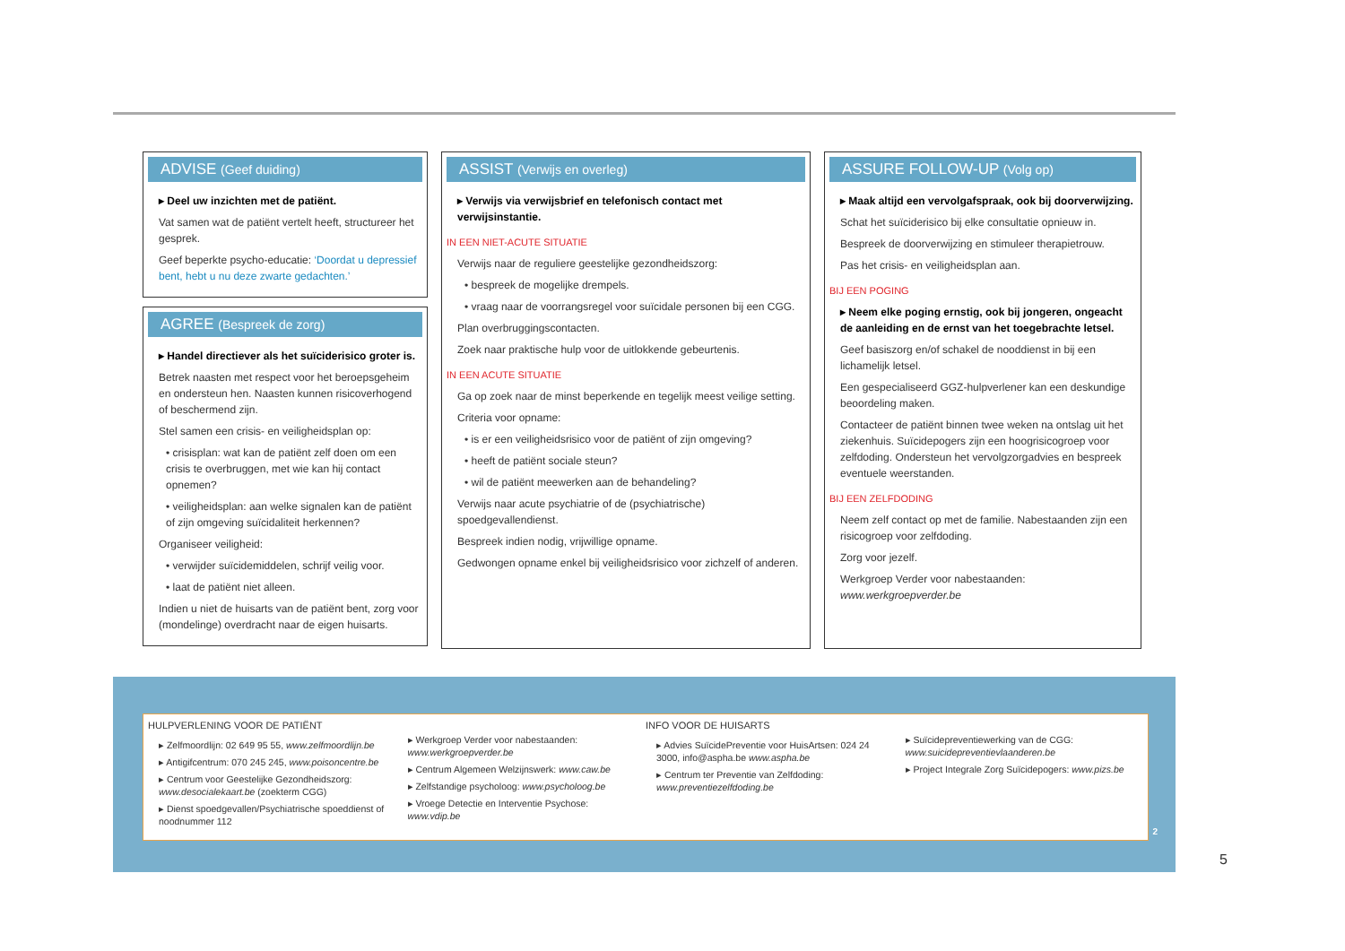ADVISE (Geef duiding)
▸ Deel uw inzichten met de patiënt.
Vat samen wat de patiënt vertelt heeft, structureer het gesprek.
Geef beperkte psycho-educatie: ‘Doordat u depressief bent, hebt u nu deze zwarte gedachten.’
AGREE (Bespreek de zorg)
▸ Handel directiever als het suïciderisico groter is.
Betrek naasten met respect voor het beroepsgeheim en ondersteun hen. Naasten kunnen risicoverhogend of beschermend zijn.
Stel samen een crisis- en veiligheidsplan op:
• crisisplan: wat kan de patiënt zelf doen om een crisis te overbruggen, met wie kan hij contact opnemen?
• veiligheidsplan: aan welke signalen kan de patiënt of zijn omgeving suïcidaliteit herkennen?
Organiseer veiligheid:
• verwijder suïcidemiddelen, schrijf veilig voor.
• laat de patiënt niet alleen.
Indien u niet de huisarts van de patiënt bent, zorg voor (mondelinge) overdracht naar de eigen huisarts.
ASSIST (Verwijs en overleg)
▸ Verwijs via verwijsbrief en telefonisch contact met verwijsinstantie.
IN EEN NIET-ACUTE SITUATIE
Verwijs naar de reguliere geestelijke gezondheidszorg:
• bespreek de mogelijke drempels.
• vraag naar de voorrangsregel voor suïcidale personen bij een CGG.
Plan overbruggingscontacten.
Zoek naar praktische hulp voor de uitlokkende gebeurtenis.
IN EEN ACUTE SITUATIE
Ga op zoek naar de minst beperkende en tegelijk meest veilige setting.
Criteria voor opname:
• is er een veiligheidsrisico voor de patiënt of zijn omgeving?
• heeft de patiënt sociale steun?
• wil de patiënt meewerken aan de behandeling?
Verwijs naar acute psychiatrie of de (psychiatrische) spoedgevallendienst.
Bespreek indien nodig, vrijwillige opname.
Gedwongen opname enkel bij veiligheidsrisico voor zichzelf of anderen.
ASSURE FOLLOW-UP (Volg op)
▸ Maak altijd een vervolgafspraak, ook bij doorverwijzing.
Schat het suïciderisico bij elke consultatie opnieuw in.
Bespreek de doorverwijzing en stimuleer therapietrouw.
Pas het crisis- en veiligheidsplan aan.
BIJ EEN POGING
▸ Neem elke poging ernstig, ook bij jongeren, ongeacht de aanleiding en de ernst van het toegebrachte letsel.
Geef basiszorg en/of schakel de nooddienst in bij een lichamelijk letsel.
Een gespecialiseerd GGZ-hulpverlener kan een deskundige beoordeling maken.
Contacteer de patiënt binnen twee weken na ontslag uit het ziekenhuis. Suïcidepogers zijn een hoogrisicogroep voor zelfdoding. Ondersteun het vervolgzorgadvies en bespreek eventuele weerstanden.
BIJ EEN ZELFDODING
Neem zelf contact op met de familie. Nabestaanden zijn een risicogroep voor zelfdoding.
Zorg voor jezelf.
Werkgroep Verder voor nabestaanden: www.werkgroepverder.be
HULPVERLENING VOOR DE PATIËNT
▸ Zelfmoordlijn: 02 649 95 55, www.zelfmoordlijn.be
▸ Antigifcentrum: 070 245 245, www.poisoncentre.be
▸ Centrum voor Geestelijke Gezondheidszorg: www.desocialekaart.be (zoekterm CGG)
▸ Dienst spoedgevallen/Psychiatrische spoeddienst of noodnummer 112
▸ Werkgroep Verder voor nabestaanden: www.werkgroepverder.be
▸ Centrum Algemeen Welzijnswerk: www.caw.be
▸ Zelfstandige psycholoog: www.psycholoog.be
▸ Vroege Detectie en Interventie Psychose: www.vdip.be
INFO VOOR DE HUISARTS
▸ Advies SuïcidePreventie voor HuisArtsen: 024 24 3000, info@aspha.be www.aspha.be
▸ Centrum ter Preventie van Zelfdoding: www.preventiezelfdoding.be
▸ Suïcidepreventiewerking van de CGG: www.suicidepreventievlaanderen.be
▸ Project Integrale Zorg Suïcidepogers: www.pizs.be
2
5